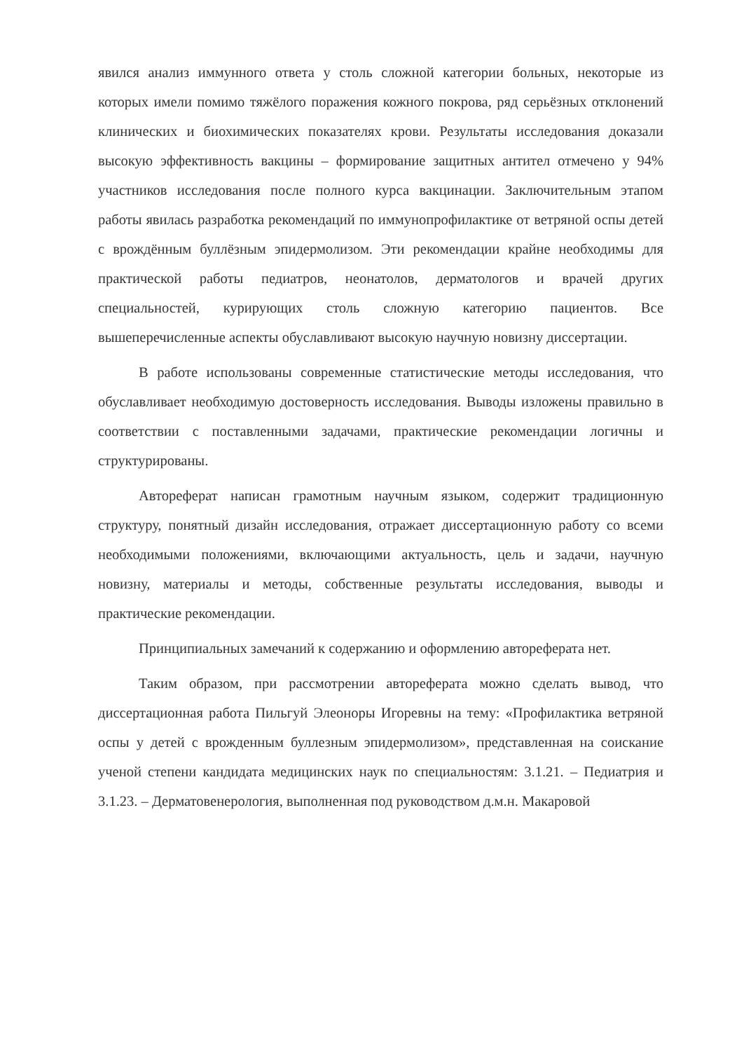явился анализ иммунного ответа у столь сложной категории больных, некоторые из которых имели помимо тяжёлого поражения кожного покрова, ряд серьёзных отклонений клинических и биохимических показателях крови. Результаты исследования доказали высокую эффективность вакцины – формирование защитных антител отмечено у 94% участников исследования после полного курса вакцинации. Заключительным этапом работы явилась разработка рекомендаций по иммунопрофилактике от ветряной оспы детей с врождённым буллёзным эпидермолизом. Эти рекомендации крайне необходимы для практической работы педиатров, неонатолов, дерматологов и врачей других специальностей, курирующих столь сложную категорию пациентов. Все вышеперечисленные аспекты обуславливают высокую научную новизну диссертации.
В работе использованы современные статистические методы исследования, что обуславливает необходимую достоверность исследования. Выводы изложены правильно в соответствии с поставленными задачами, практические рекомендации логичны и структурированы.
Автореферат написан грамотным научным языком, содержит традиционную структуру, понятный дизайн исследования, отражает диссертационную работу со всеми необходимыми положениями, включающими актуальность, цель и задачи, научную новизну, материалы и методы, собственные результаты исследования, выводы и практические рекомендации.
Принципиальных замечаний к содержанию и оформлению автореферата нет.
Таким образом, при рассмотрении автореферата можно сделать вывод, что диссертационная работа Пильгуй Элеоноры Игоревны на тему: «Профилактика ветряной оспы у детей с врожденным буллезным эпидермолизом», представленная на соискание ученой степени кандидата медицинских наук по специальностям: 3.1.21. – Педиатрия и 3.1.23. – Дерматовенерология, выполненная под руководством д.м.н. Макаровой